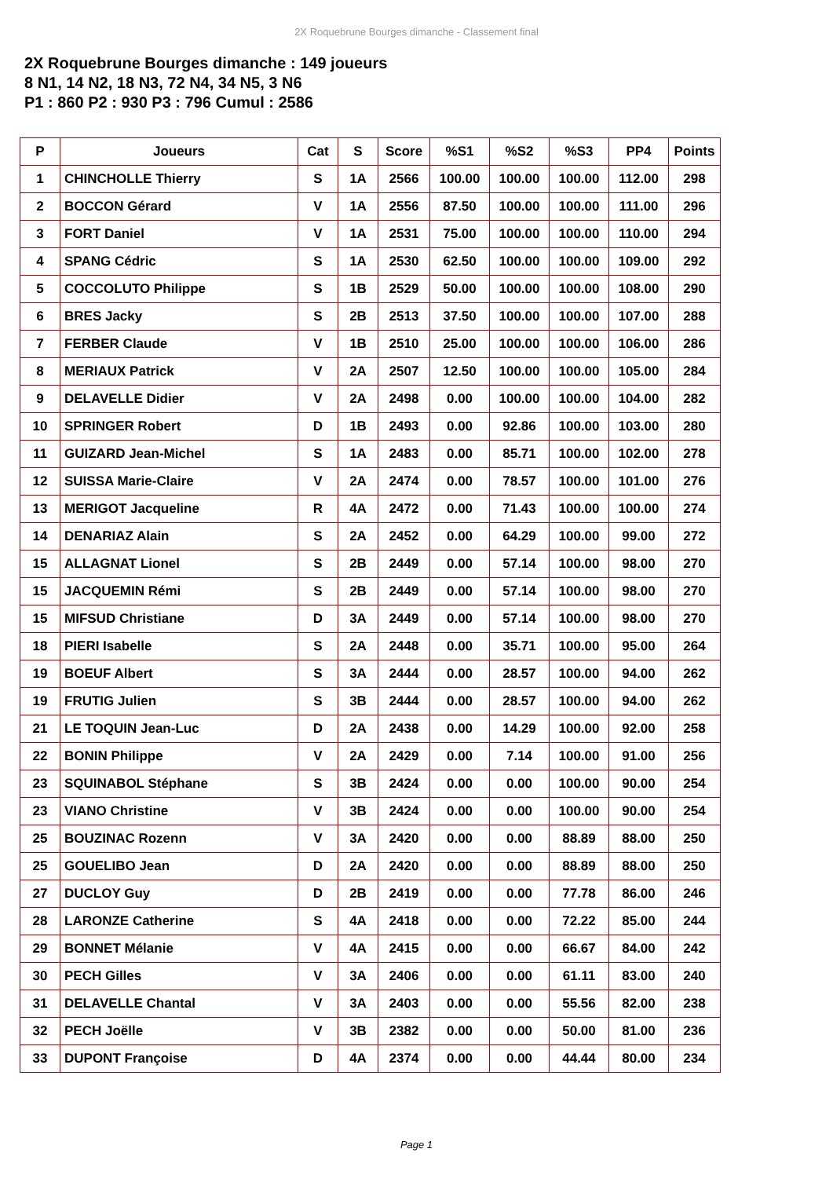2X Roquebrune Bourges dimanche - Classement final
2X Roquebrune Bourges dimanche : 149 joueurs
8 N1, 14 N2, 18 N3, 72 N4, 34 N5, 3 N6
P1 : 860 P2 : 930 P3 : 796 Cumul : 2586
| P | Joueurs | Cat | S | Score | %S1 | %S2 | %S3 | PP4 | Points |
| --- | --- | --- | --- | --- | --- | --- | --- | --- | --- |
| 1 | CHINCHOLLE Thierry | S | 1A | 2566 | 100.00 | 100.00 | 100.00 | 112.00 | 298 |
| 2 | BOCCON Gérard | V | 1A | 2556 | 87.50 | 100.00 | 100.00 | 111.00 | 296 |
| 3 | FORT Daniel | V | 1A | 2531 | 75.00 | 100.00 | 100.00 | 110.00 | 294 |
| 4 | SPANG Cédric | S | 1A | 2530 | 62.50 | 100.00 | 100.00 | 109.00 | 292 |
| 5 | COCCOLUTO Philippe | S | 1B | 2529 | 50.00 | 100.00 | 100.00 | 108.00 | 290 |
| 6 | BRES Jacky | S | 2B | 2513 | 37.50 | 100.00 | 100.00 | 107.00 | 288 |
| 7 | FERBER Claude | V | 1B | 2510 | 25.00 | 100.00 | 100.00 | 106.00 | 286 |
| 8 | MERIAUX Patrick | V | 2A | 2507 | 12.50 | 100.00 | 100.00 | 105.00 | 284 |
| 9 | DELAVELLE Didier | V | 2A | 2498 | 0.00 | 100.00 | 100.00 | 104.00 | 282 |
| 10 | SPRINGER Robert | D | 1B | 2493 | 0.00 | 92.86 | 100.00 | 103.00 | 280 |
| 11 | GUIZARD Jean-Michel | S | 1A | 2483 | 0.00 | 85.71 | 100.00 | 102.00 | 278 |
| 12 | SUISSA Marie-Claire | V | 2A | 2474 | 0.00 | 78.57 | 100.00 | 101.00 | 276 |
| 13 | MERIGOT Jacqueline | R | 4A | 2472 | 0.00 | 71.43 | 100.00 | 100.00 | 274 |
| 14 | DENARIAZ Alain | S | 2A | 2452 | 0.00 | 64.29 | 100.00 | 99.00 | 272 |
| 15 | ALLAGNAT Lionel | S | 2B | 2449 | 0.00 | 57.14 | 100.00 | 98.00 | 270 |
| 15 | JACQUEMIN Rémi | S | 2B | 2449 | 0.00 | 57.14 | 100.00 | 98.00 | 270 |
| 15 | MIFSUD Christiane | D | 3A | 2449 | 0.00 | 57.14 | 100.00 | 98.00 | 270 |
| 18 | PIERI Isabelle | S | 2A | 2448 | 0.00 | 35.71 | 100.00 | 95.00 | 264 |
| 19 | BOEUF Albert | S | 3A | 2444 | 0.00 | 28.57 | 100.00 | 94.00 | 262 |
| 19 | FRUTIG Julien | S | 3B | 2444 | 0.00 | 28.57 | 100.00 | 94.00 | 262 |
| 21 | LE TOQUIN Jean-Luc | D | 2A | 2438 | 0.00 | 14.29 | 100.00 | 92.00 | 258 |
| 22 | BONIN Philippe | V | 2A | 2429 | 0.00 | 7.14 | 100.00 | 91.00 | 256 |
| 23 | SQUINABOL Stéphane | S | 3B | 2424 | 0.00 | 0.00 | 100.00 | 90.00 | 254 |
| 23 | VIANO Christine | V | 3B | 2424 | 0.00 | 0.00 | 100.00 | 90.00 | 254 |
| 25 | BOUZINAC Rozenn | V | 3A | 2420 | 0.00 | 0.00 | 88.89 | 88.00 | 250 |
| 25 | GOUELIBO Jean | D | 2A | 2420 | 0.00 | 0.00 | 88.89 | 88.00 | 250 |
| 27 | DUCLOY Guy | D | 2B | 2419 | 0.00 | 0.00 | 77.78 | 86.00 | 246 |
| 28 | LARONZE Catherine | S | 4A | 2418 | 0.00 | 0.00 | 72.22 | 85.00 | 244 |
| 29 | BONNET Mélanie | V | 4A | 2415 | 0.00 | 0.00 | 66.67 | 84.00 | 242 |
| 30 | PECH Gilles | V | 3A | 2406 | 0.00 | 0.00 | 61.11 | 83.00 | 240 |
| 31 | DELAVELLE Chantal | V | 3A | 2403 | 0.00 | 0.00 | 55.56 | 82.00 | 238 |
| 32 | PECH Joëlle | V | 3B | 2382 | 0.00 | 0.00 | 50.00 | 81.00 | 236 |
| 33 | DUPONT Françoise | D | 4A | 2374 | 0.00 | 0.00 | 44.44 | 80.00 | 234 |
Page 1